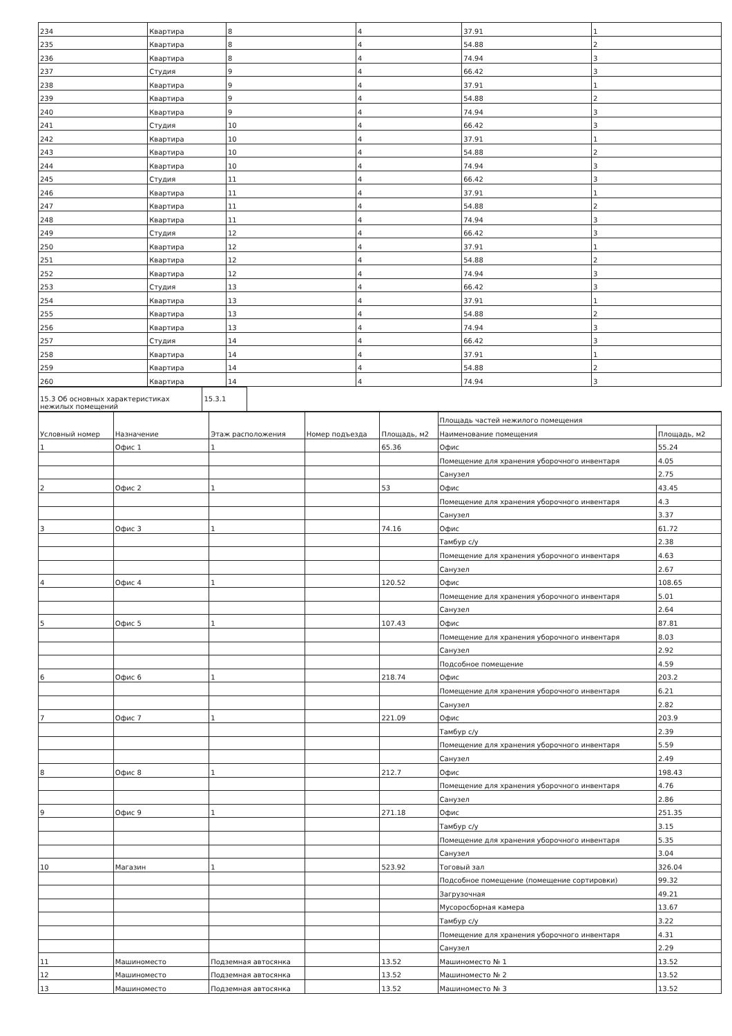| 234 | Квартира | 8 | 4 | 37.91 | 1 |
| 235 | Квартира | 8 | 4 | 54.88 | 2 |
| 236 | Квартира | 8 | 4 | 74.94 | 3 |
| 237 | Студия | 9 | 4 | 66.42 | 3 |
| 238 | Квартира | 9 | 4 | 37.91 | 1 |
| 239 | Квартира | 9 | 4 | 54.88 | 2 |
| 240 | Квартира | 9 | 4 | 74.94 | 3 |
| 241 | Студия | 10 | 4 | 66.42 | 3 |
| 242 | Квартира | 10 | 4 | 37.91 | 1 |
| 243 | Квартира | 10 | 4 | 54.88 | 2 |
| 244 | Квартира | 10 | 4 | 74.94 | 3 |
| 245 | Студия | 11 | 4 | 66.42 | 3 |
| 246 | Квартира | 11 | 4 | 37.91 | 1 |
| 247 | Квартира | 11 | 4 | 54.88 | 2 |
| 248 | Квартира | 11 | 4 | 74.94 | 3 |
| 249 | Студия | 12 | 4 | 66.42 | 3 |
| 250 | Квартира | 12 | 4 | 37.91 | 1 |
| 251 | Квартира | 12 | 4 | 54.88 | 2 |
| 252 | Квартира | 12 | 4 | 74.94 | 3 |
| 253 | Студия | 13 | 4 | 66.42 | 3 |
| 254 | Квартира | 13 | 4 | 37.91 | 1 |
| 255 | Квартира | 13 | 4 | 54.88 | 2 |
| 256 | Квартира | 13 | 4 | 74.94 | 3 |
| 257 | Студия | 14 | 4 | 66.42 | 3 |
| 258 | Квартира | 14 | 4 | 37.91 | 1 |
| 259 | Квартира | 14 | 4 | 54.88 | 2 |
| 260 | Квартира | 14 | 4 | 74.94 | 3 |
| 15.3 Об основных характеристиках нежилых помещений | 15.3.1 | |
| Условный номер | Назначение | Этаж расположения | Номер подъезда | Площадь, м2 | Площадь частей нежилого помещения | |
| --- | --- | --- | --- | --- | --- | --- |
| | | | | | Наименование помещения | Площадь, м2 |
| 1 | Офис 1 | 1 | | 65.36 | Офис | 55.24 |
| | | | | | Помещение для хранения уборочного инвентаря | 4.05 |
| | | | | | Санузел | 2.75 |
| 2 | Офис 2 | 1 | | 53 | Офис | 43.45 |
| | | | | | Помещение для хранения уборочного инвентаря | 4.3 |
| | | | | | Санузел | 3.37 |
| 3 | Офис 3 | 1 | | 74.16 | Офис | 61.72 |
| | | | | | Тамбур с/у | 2.38 |
| | | | | | Помещение для хранения уборочного инвентаря | 4.63 |
| | | | | | Санузел | 2.67 |
| 4 | Офис 4 | 1 | | 120.52 | Офис | 108.65 |
| | | | | | Помещение для хранения уборочного инвентаря | 5.01 |
| | | | | | Санузел | 2.64 |
| 5 | Офис 5 | 1 | | 107.43 | Офис | 87.81 |
| | | | | | Помещение для хранения уборочного инвентаря | 8.03 |
| | | | | | Санузел | 2.92 |
| | | | | | Подсобное помещение | 4.59 |
| 6 | Офис 6 | 1 | | 218.74 | Офис | 203.2 |
| | | | | | Помещение для хранения уборочного инвентаря | 6.21 |
| | | | | | Санузел | 2.82 |
| 7 | Офис 7 | 1 | | 221.09 | Офис | 203.9 |
| | | | | | Тамбур с/у | 2.39 |
| | | | | | Помещение для хранения уборочного инвентаря | 5.59 |
| | | | | | Санузел | 2.49 |
| 8 | Офис 8 | 1 | | 212.7 | Офис | 198.43 |
| | | | | | Помещение для хранения уборочного инвентаря | 4.76 |
| | | | | | Санузел | 2.86 |
| 9 | Офис 9 | 1 | | 271.18 | Офис | 251.35 |
| | | | | | Тамбур с/у | 3.15 |
| | | | | | Помещение для хранения уборочного инвентаря | 5.35 |
| | | | | | Санузел | 3.04 |
| 10 | Магазин | 1 | | 523.92 | Тоговый зал | 326.04 |
| | | | | | Подсобное помещение (помещение сортировки) | 99.32 |
| | | | | | Загрузочная | 49.21 |
| | | | | | Мусоросборная камера | 13.67 |
| | | | | | Тамбур с/у | 3.22 |
| | | | | | Помещение для хранения уборочного инвентаря | 4.31 |
| | | | | | Санузел | 2.29 |
| 11 | Машиноместо | Подземная автосянка | | 13.52 | Машиноместо № 1 | 13.52 |
| 12 | Машиноместо | Подземная автосянка | | 13.52 | Машиноместо № 2 | 13.52 |
| 13 | Машиноместо | Подземная автосянка | | 13.52 | Машиноместо № 3 | 13.52 |